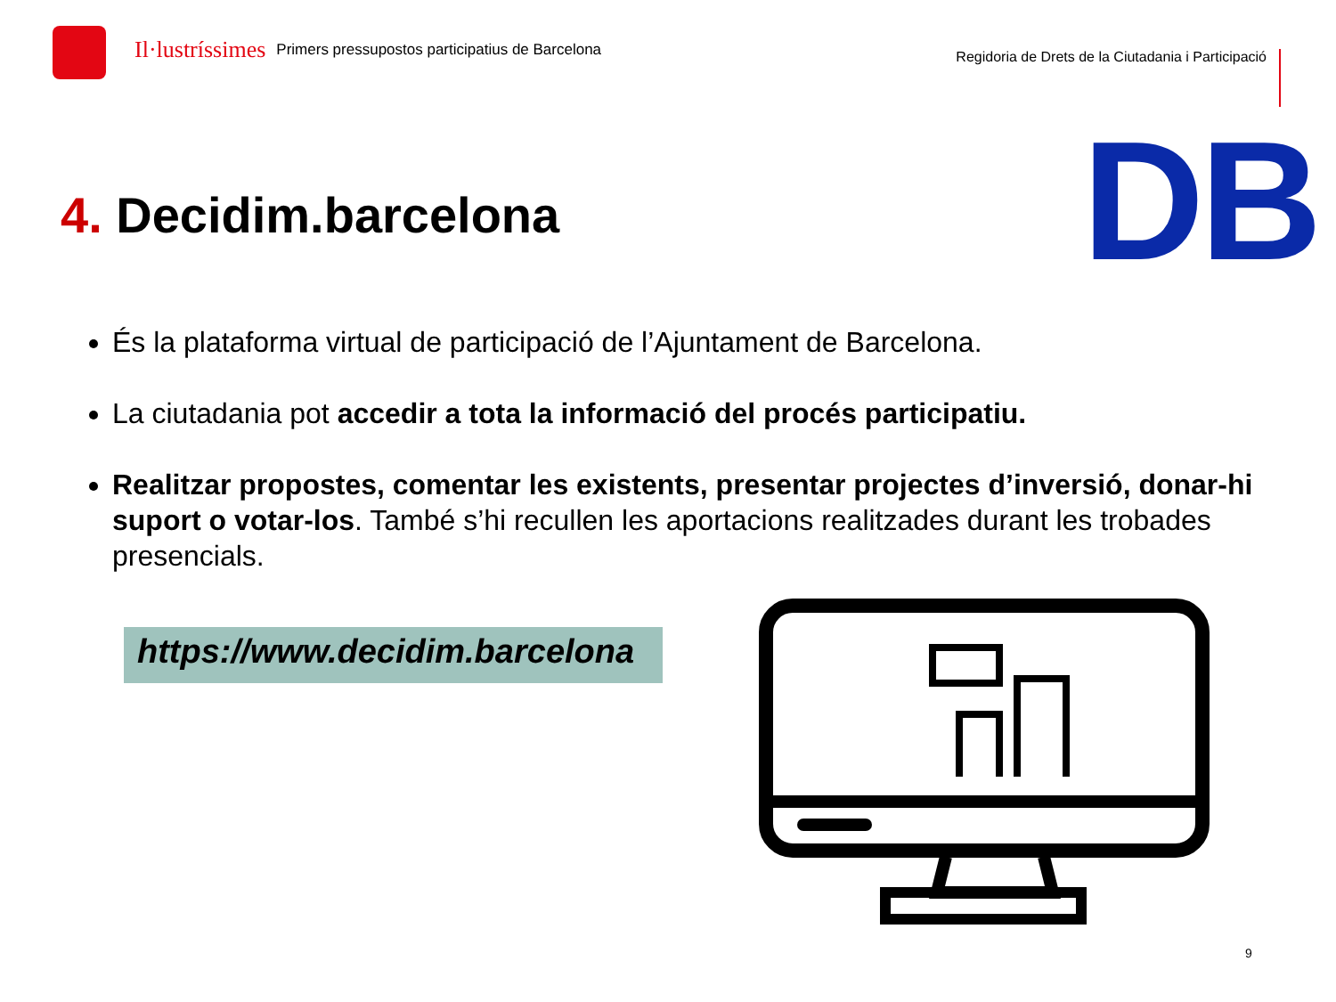Il·lustríssimes
Primers pressupostos participatius de Barcelona
Regidoria de Drets de la Ciutadania i Participació
DB
4. Decidim.barcelona
És la plataforma virtual de participació de l’Ajuntament de Barcelona.
La ciutadania pot accedir a tota la informació del procés participatiu.
Realitzar propostes, comentar les existents, presentar projectes d’inversió, donar-hi suport o votar-los. També s’hi recullen les aportacions realitzades durant les trobades presencials.
https://www.decidim.barcelona
9